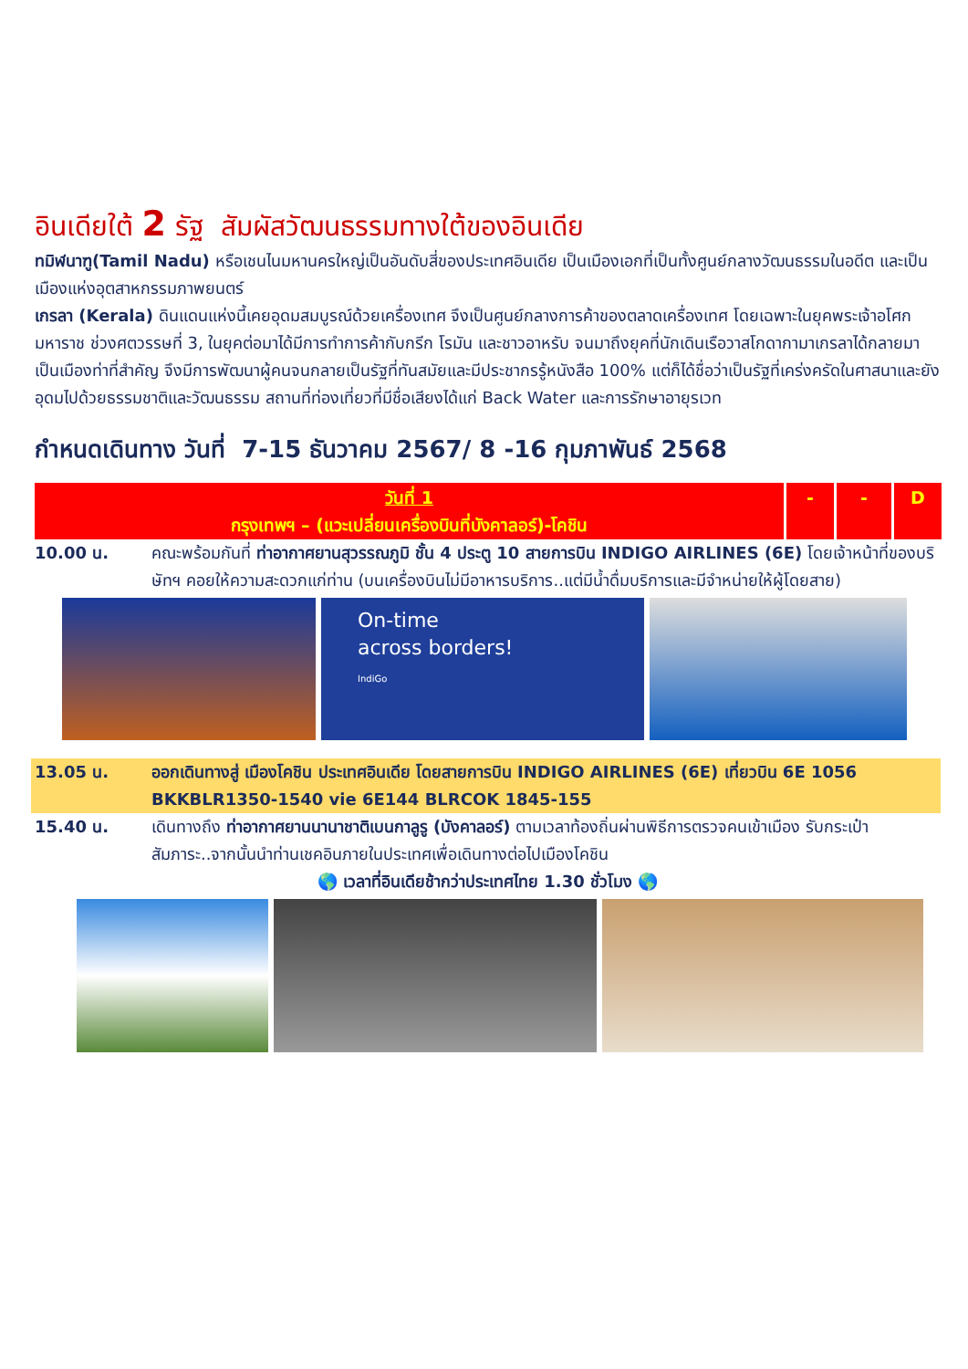อินเดียใต้ 2 รัฐ สัมผัสวัฒนธรรมทางใต้ของอินเดีย
ทมิฬนาฑู(Tamil Nadu) หรือเชนไนมหานครใหญ่เป็นอันดับสี่ของประเทศอินเดีย เป็นเมืองเอกที่เป็นทั้งศูนย์กลางวัฒนธรรมในอดีต และเป็นเมืองแห่งอุตสาหกรรมภาพยนตร์
เกรลา (Kerala) ดินแดนแห่งนี้เคยอุดมสมบูรณ์ด้วยเครื่องเทศ จึงเป็นศูนย์กลางการค้าของตลาดเครื่องเทศ โดยเฉพาะในยุคพระเจ้าอโศกมหาราช ช่วงศตวรรษที่ 3, ในยุคต่อมาได้มีการทำการค้ากับกรีก โรมัน และชาวอาหรับ จนมาถึงยุคที่นักเดินเรือวาสโกดากามาเกรลาได้กลายมาเป็นเมืองท่าที่สำคัญ จึงมีการพัฒนาผู้คนจนกลายเป็นรัฐที่ทันสมัยและมีประชากรรู้หนังสือ 100% แต่ก็ได้ชื่อว่าเป็นรัฐที่เคร่งครัดในศาสนาและยังอุดมไปด้วยธรรมชาติและวัฒนธรรม สถานที่ท่องเที่ยวที่มีชื่อเสียงได้แก่ Back Water และการรักษาอายุรเวท
กำหนดเดินทาง วันที่ 7-15 ธันวาคม 2567/ 8 -16 กุมภาพันธ์ 2568
| วันที่ 1 กรุงเทพฯ – (แวะเปลี่ยนเครื่องบินที่บังคาลอร์)-โคชิน | - | - | D |
10.00 น. คณะพร้อมกันที่ ท่าอากาศยานสุวรรณภูมิ ชั้น 4 ประตู 10 สายการบิน INDIGO AIRLINES (6E) โดยเจ้าหน้าที่ของบริษัทฯ คอยให้ความสะดวกแก่ท่าน (บนเครื่องบินไม่มีอาหารบริการ..แต่มีน้ำดื่มบริการและมีจำหน่ายให้ผู้โดยสาย)
On-time
across borders!
IndiGo
13.05 น. ออกเดินทางสู่ เมืองโคชิน ประเทศอินเดีย โดยสายการบิน INDIGO AIRLINES (6E) เที่ยวบิน 6E 1056 BKKBLR1350-1540 vie 6E144 BLRCOK 1845-155
15.40 น. เดินทางถึง ท่าอากาศยานนานาชาติเบนกาลูรู (บังคาลอร์) ตามเวลาท้องถิ่นผ่านพิธีการตรวจคนเข้าเมือง รับกระเป๋าสัมภาระ..จากนั้นนำท่านเชคอินภายในประเทศเพื่อเดินทางต่อไปเมืองโคชิน
🌎 เวลาที่อินเดียช้ากว่าประเทศไทย 1.30 ชั่วโมง 🌎